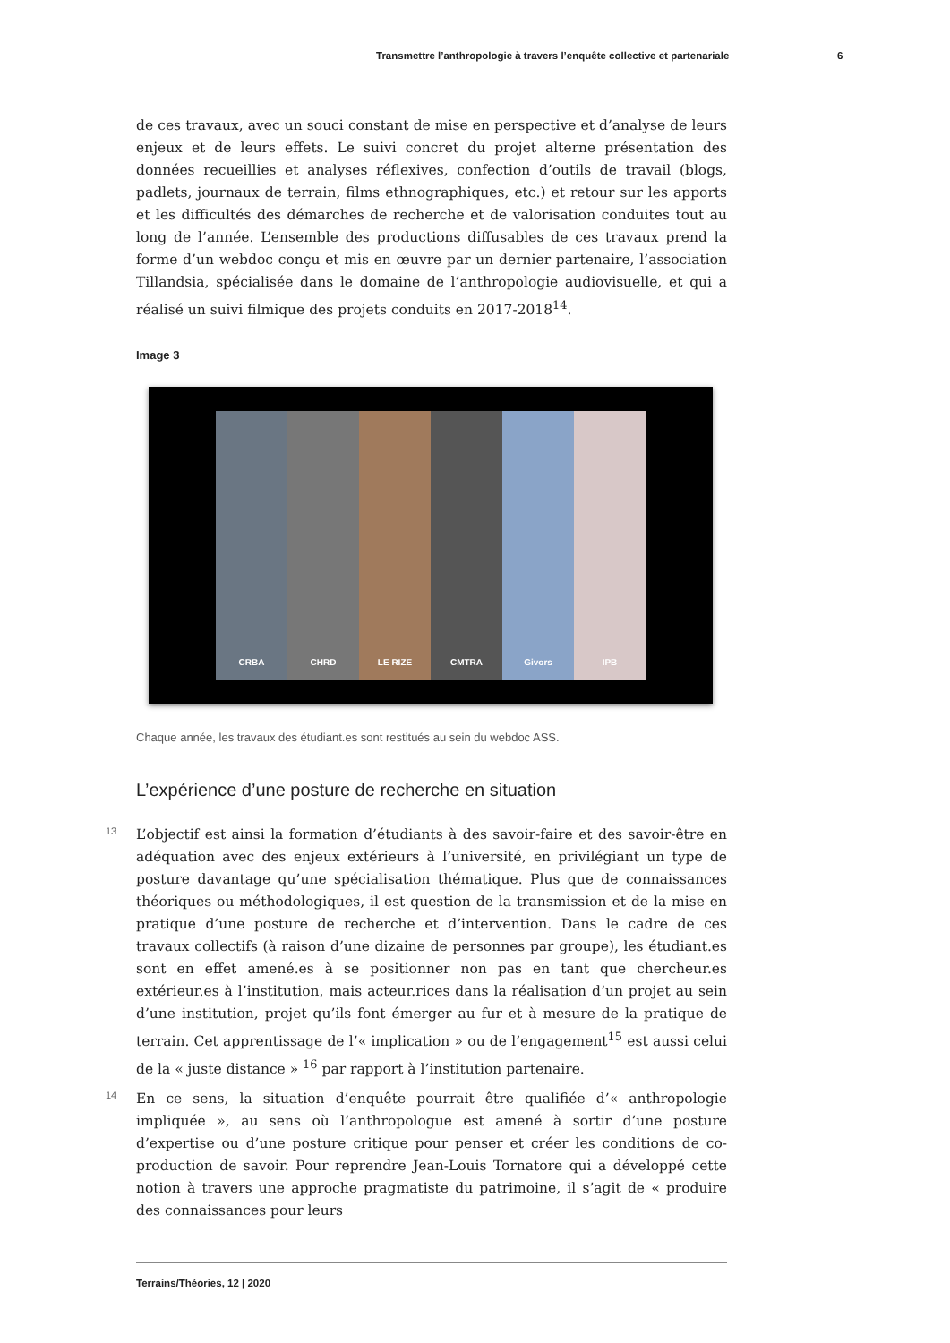Transmettre l’anthropologie à travers l’enquête collective et partenariale 6
de ces travaux, avec un souci constant de mise en perspective et d’analyse de leurs enjeux et de leurs effets. Le suivi concret du projet alterne présentation des données recueillies et analyses réflexives, confection d’outils de travail (blogs, padlets, journaux de terrain, films ethnographiques, etc.) et retour sur les apports et les difficultés des démarches de recherche et de valorisation conduites tout au long de l’année. L’ensemble des productions diffusables de ces travaux prend la forme d’un webdoc conçu et mis en œuvre par un dernier partenaire, l’association Tillandsia, spécialisée dans le domaine de l’anthropologie audiovisuelle, et qui a réalisé un suivi filmique des projets conduits en 2017-2018<sup>14</sup>.
Image 3
CRBA CHRD LE RIZE CMTRA Givors IPB
Chaque année, les travaux des étudiant.es sont restitués au sein du webdoc ASS.
L’expérience d’une posture de recherche en situation
13 L’objectif est ainsi la formation d’étudiants à des savoir-faire et des savoir-être en adéquation avec des enjeux extérieurs à l’université, en privilégiant un type de posture davantage qu’une spécialisation thématique. Plus que de connaissances théoriques ou méthodologiques, il est question de la transmission et de la mise en pratique d’une posture de recherche et d’intervention. Dans le cadre de ces travaux collectifs (à raison d’une dizaine de personnes par groupe), les étudiant.es sont en effet amené.es à se positionner non pas en tant que chercheur.es extérieur.es à l’institution, mais acteur.rices dans la réalisation d’un projet au sein d’une institution, projet qu’ils font émerger au fur et à mesure de la pratique de terrain. Cet apprentissage de l’« implication » ou de l’engagement<sup>15</sup> est aussi celui de la « juste distance » <sup>16</sup> par rapport à l’institution partenaire.
14 En ce sens, la situation d’enquête pourrait être qualifiée d’« anthropologie impliquée », au sens où l’anthropologue est amené à sortir d’une posture d’expertise ou d’une posture critique pour penser et créer les conditions de co-production de savoir. Pour reprendre Jean-Louis Tornatore qui a développé cette notion à travers une approche pragmatiste du patrimoine, il s’agit de « produire des connaissances pour leurs
Terrains/Théories, 12 | 2020